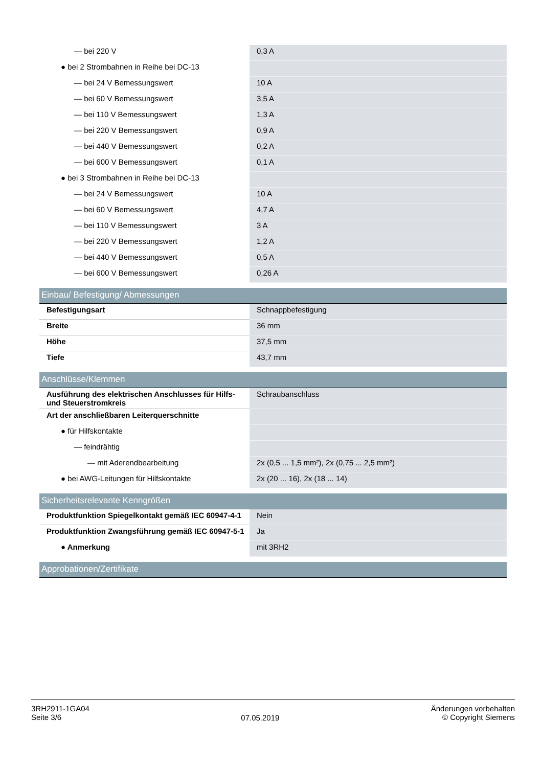| — bei 220 V | 0,3 A |
| ● bei 2 Strombahnen in Reihe bei DC-13 | |
| — bei 24 V Bemessungswert | 10 A |
| — bei 60 V Bemessungswert | 3,5 A |
| — bei 110 V Bemessungswert | 1,3 A |
| — bei 220 V Bemessungswert | 0,9 A |
| — bei 440 V Bemessungswert | 0,2 A |
| — bei 600 V Bemessungswert | 0,1 A |
| ● bei 3 Strombahnen in Reihe bei DC-13 | |
| — bei 24 V Bemessungswert | 10 A |
| — bei 60 V Bemessungswert | 4,7 A |
| — bei 110 V Bemessungswert | 3 A |
| — bei 220 V Bemessungswert | 1,2 A |
| — bei 440 V Bemessungswert | 0,5 A |
| — bei 600 V Bemessungswert | 0,26 A |
| Einbau/ Befestigung/ Abmessungen | |
| Befestigungsart | Schnappbefestigung |
| Breite | 36 mm |
| Höhe | 37,5 mm |
| Tiefe | 43,7 mm |
| Anschlüsse/Klemmen | |
| Ausführung des elektrischen Anschlusses für Hilfs- und Steuerstromkreis | Schraubanschluss |
| Art der anschließbaren Leiterquerschnitte | |
| ● für Hilfskontakte | |
| — feindrähtig | |
| — mit Aderendbearbeitung | 2x (0,5 ... 1,5 mm²), 2x (0,75 ... 2,5 mm²) |
| ● bei AWG-Leitungen für Hilfskontakte | 2x (20 ... 16), 2x (18 ... 14) |
| Sicherheitsrelevante Kenngrößen | |
| Produktfunktion Spiegelkontakt gemäß IEC 60947-4-1 | Nein |
| Produktfunktion Zwangsführung gemäß IEC 60947-5-1 | Ja |
| ● Anmerkung | mit 3RH2 |
| Approbationen/Zertifikate | |
3RH2911-1GA04
Seite 3/6
07.05.2019
Änderungen vorbehalten
© Copyright Siemens